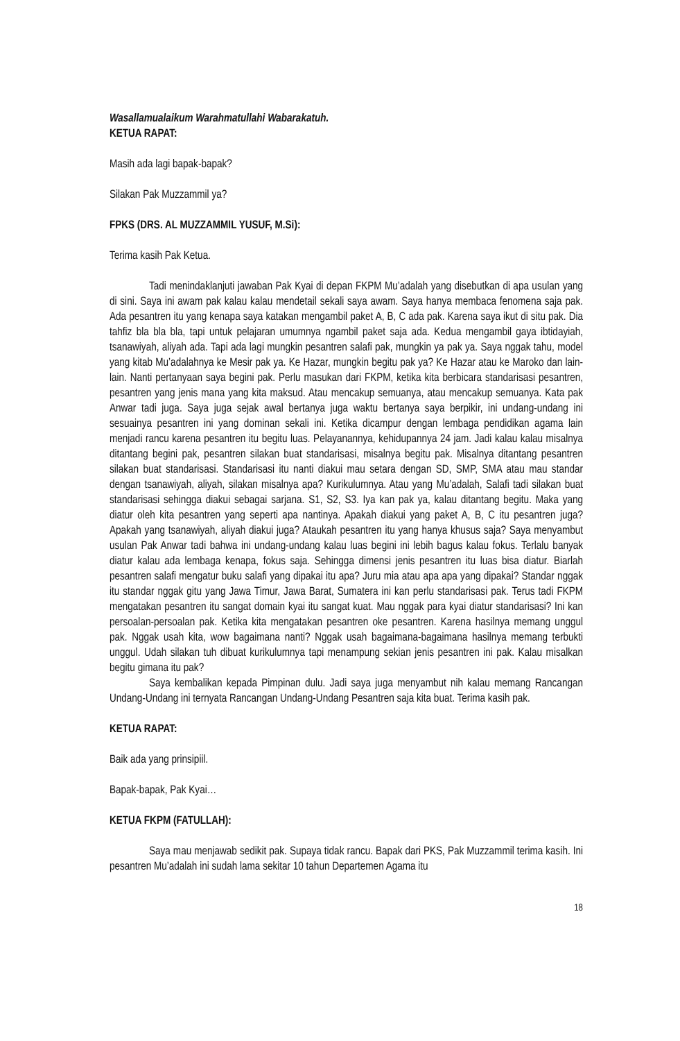Wasallamualaikum Warahmatullahi Wabarakatuh.
KETUA RAPAT:
Masih ada lagi bapak-bapak?
Silakan Pak Muzzammil ya?
FPKS (DRS. AL MUZZAMMIL YUSUF, M.Si):
Terima kasih Pak Ketua.
Tadi menindaklanjuti jawaban Pak Kyai di depan FKPM Mu’adalah yang disebutkan di apa usulan yang di sini. Saya ini awam pak kalau kalau mendetail sekali saya awam. Saya hanya membaca fenomena saja pak. Ada pesantren itu yang kenapa saya katakan mengambil paket A, B, C ada pak. Karena saya ikut di situ pak. Dia tahfiz bla bla bla, tapi untuk pelajaran umumnya ngambil paket saja ada. Kedua mengambil gaya ibtidayiah, tsanawiyah, aliyah ada. Tapi ada lagi mungkin pesantren salafi pak, mungkin ya pak ya. Saya nggak tahu, model yang kitab Mu’adalahnya ke Mesir pak ya. Ke Hazar, mungkin begitu pak ya? Ke Hazar atau ke Maroko dan lain-lain. Nanti pertanyaan saya begini pak. Perlu masukan dari FKPM, ketika kita berbicara standarisasi pesantren, pesantren yang jenis mana yang kita maksud. Atau mencakup semuanya, atau mencakup semuanya. Kata pak Anwar tadi juga. Saya juga sejak awal bertanya juga waktu bertanya saya berpikir, ini undang-undang ini sesuainya pesantren ini yang dominan sekali ini. Ketika dicampur dengan lembaga pendidikan agama lain menjadi rancu karena pesantren itu begitu luas. Pelayanannya, kehidupannya 24 jam. Jadi kalau kalau misalnya ditantang begini pak, pesantren silakan buat standarisasi, misalnya begitu pak. Misalnya ditantang pesantren silakan buat standarisasi. Standarisasi itu nanti diakui mau setara dengan SD, SMP, SMA atau mau standar dengan tsanawiyah, aliyah, silakan misalnya apa? Kurikulumnya. Atau yang Mu’adalah, Salafi tadi silakan buat standarisasi sehingga diakui sebagai sarjana. S1, S2, S3. Iya kan pak ya, kalau ditantang begitu. Maka yang diatur oleh kita pesantren yang seperti apa nantinya. Apakah diakui yang paket A, B, C itu pesantren juga? Apakah yang tsanawiyah, aliyah diakui juga? Ataukah pesantren itu yang hanya khusus saja? Saya menyambut usulan Pak Anwar tadi bahwa ini undang-undang kalau luas begini ini lebih bagus kalau fokus. Terlalu banyak diatur kalau ada lembaga kenapa, fokus saja. Sehingga dimensi jenis pesantren itu luas bisa diatur. Biarlah pesantren salafi mengatur buku salafi yang dipakai itu apa? Juru mia atau apa apa yang dipakai? Standar nggak itu standar nggak gitu yang Jawa Timur, Jawa Barat, Sumatera ini kan perlu standarisasi pak. Terus tadi FKPM mengatakan pesantren itu sangat domain kyai itu sangat kuat. Mau nggak para kyai diatur standarisasi? Ini kan persoalan-persoalan pak. Ketika kita mengatakan pesantren oke pesantren. Karena hasilnya memang unggul pak. Nggak usah kita, wow bagaimana nanti? Nggak usah bagaimana-bagaimana hasilnya memang terbukti unggul. Udah silakan tuh dibuat kurikulumnya tapi menampung sekian jenis pesantren ini pak. Kalau misalkan begitu gimana itu pak?
Saya kembalikan kepada Pimpinan dulu. Jadi saya juga menyambut nih kalau memang Rancangan Undang-Undang ini ternyata Rancangan Undang-Undang Pesantren saja kita buat. Terima kasih pak.
KETUA RAPAT:
Baik ada yang prinsipiil.
Bapak-bapak, Pak Kyai…
KETUA FKPM (FATULLAH):
Saya mau menjawab sedikit pak. Supaya tidak rancu. Bapak dari PKS, Pak Muzzammil terima kasih. Ini pesantren Mu’adalah ini sudah lama sekitar 10 tahun Departemen Agama itu
18